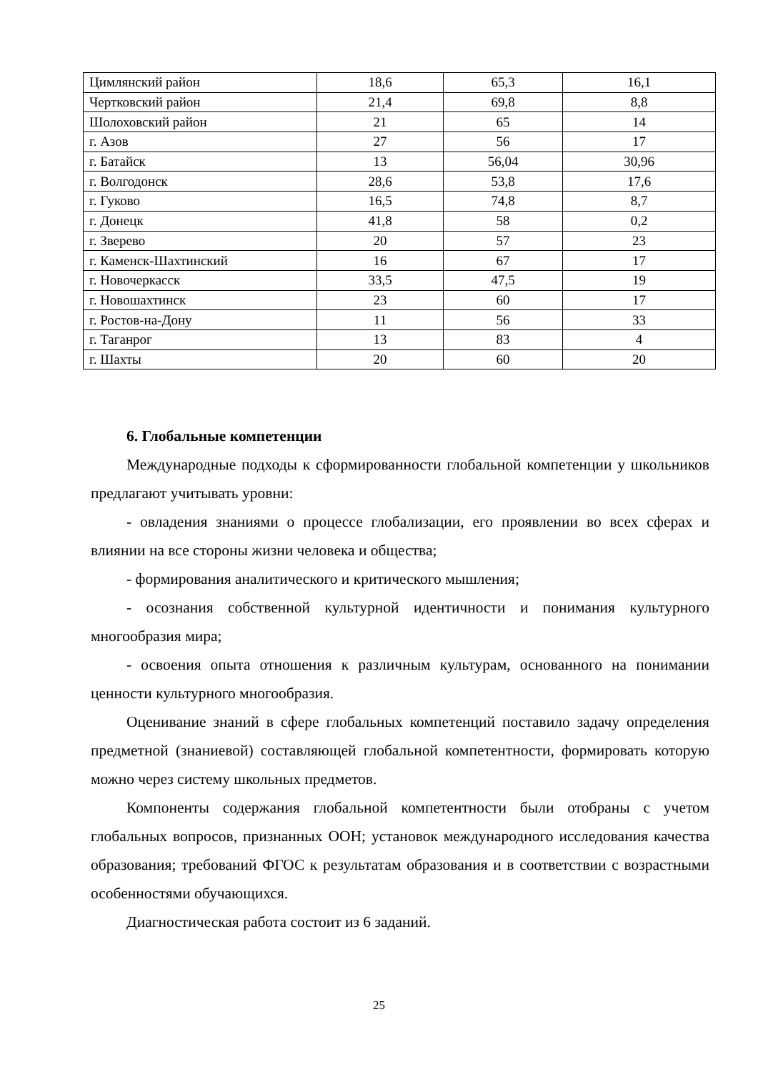| Цимлянский район | 18,6 | 65,3 | 16,1 |
| Чертковский район | 21,4 | 69,8 | 8,8 |
| Шолоховский район | 21 | 65 | 14 |
| г. Азов | 27 | 56 | 17 |
| г. Батайск | 13 | 56,04 | 30,96 |
| г. Волгодонск | 28,6 | 53,8 | 17,6 |
| г. Гуково | 16,5 | 74,8 | 8,7 |
| г. Донецк | 41,8 | 58 | 0,2 |
| г. Зверево | 20 | 57 | 23 |
| г. Каменск-Шахтинский | 16 | 67 | 17 |
| г. Новочеркасск | 33,5 | 47,5 | 19 |
| г. Новошахтинск | 23 | 60 | 17 |
| г. Ростов-на-Дону | 11 | 56 | 33 |
| г. Таганрог | 13 | 83 | 4 |
| г. Шахты | 20 | 60 | 20 |
6. Глобальные компетенции
Международные подходы к сформированности глобальной компетенции у школьников предлагают учитывать уровни:
- овладения знаниями о процессе глобализации, его проявлении во всех сферах и влиянии на все стороны жизни человека и общества;
- формирования аналитического и критического мышления;
- осознания собственной культурной идентичности и понимания культурного многообразия мира;
- освоения опыта отношения к различным культурам, основанного на понимании ценности культурного многообразия.
Оценивание знаний в сфере глобальных компетенций поставило задачу определения предметной (знаниевой) составляющей глобальной компетентности, формировать которую можно через систему школьных предметов.
Компоненты содержания глобальной компетентности были отобраны с учетом глобальных вопросов, признанных ООН; установок международного исследования качества образования; требований ФГОС к результатам образования и в соответствии с возрастными особенностями обучающихся.
Диагностическая работа состоит из 6 заданий.
25